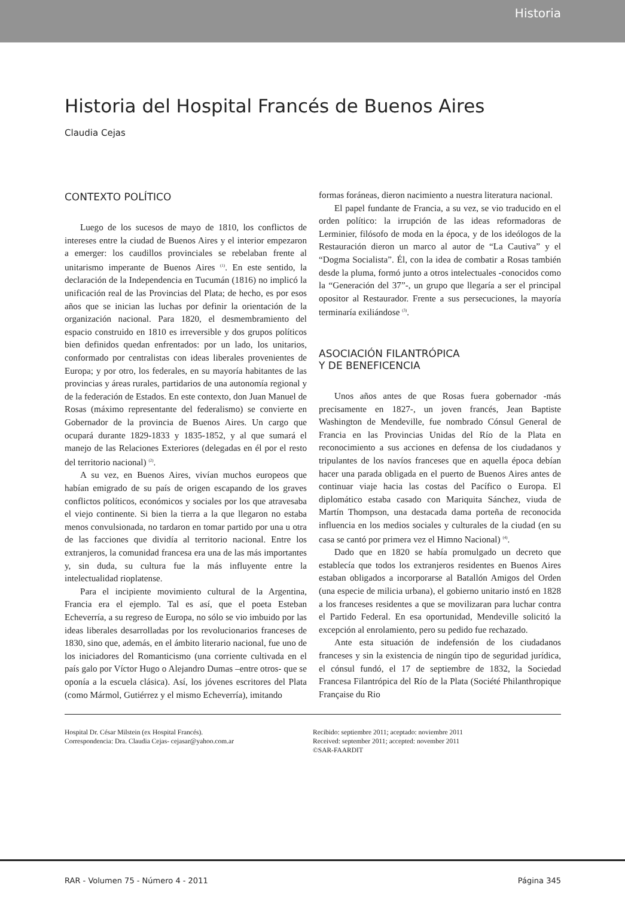Historia
Historia del Hospital Francés de Buenos Aires
Claudia Cejas
CONTEXTO POLÍTICO
Luego de los sucesos de mayo de 1810, los conflictos de intereses entre la ciudad de Buenos Aires y el interior empezaron a emerger: los caudillos provinciales se rebelaban frente al unitarismo imperante de Buenos Aires <sup>(1)</sup>. En este sentido, la declaración de la Independencia en Tucumán (1816) no implicó la unificación real de las Provincias del Plata; de hecho, es por esos años que se inician las luchas por definir la orientación de la organización nacional. Para 1820, el desmembramiento del espacio construido en 1810 es irreversible y dos grupos políticos bien definidos quedan enfrentados: por un lado, los unitarios, conformado por centralistas con ideas liberales provenientes de Europa; y por otro, los federales, en su mayoría habitantes de las provincias y áreas rurales, partidarios de una autonomía regional y de la federación de Estados. En este contexto, don Juan Manuel de Rosas (máximo representante del federalismo) se convierte en Gobernador de la provincia de Buenos Aires. Un cargo que ocupará durante 1829-1833 y 1835-1852, y al que sumará el manejo de las Relaciones Exteriores (delegadas en él por el resto del territorio nacional) <sup>(2)</sup>.
A su vez, en Buenos Aires, vivían muchos europeos que habían emigrado de su país de origen escapando de los graves conflictos políticos, económicos y sociales por los que atravesaba el viejo continente. Si bien la tierra a la que llegaron no estaba menos convulsionada, no tardaron en tomar partido por una u otra de las facciones que dividía al territorio nacional. Entre los extranjeros, la comunidad francesa era una de las más importantes y, sin duda, su cultura fue la más influyente entre la intelectualidad rioplatense.
Para el incipiente movimiento cultural de la Argentina, Francia era el ejemplo. Tal es así, que el poeta Esteban Echeverría, a su regreso de Europa, no sólo se vio imbuido por las ideas liberales desarrolladas por los revolucionarios franceses de 1830, sino que, además, en el ámbito literario nacional, fue uno de los iniciadores del Romanticismo (una corriente cultivada en el país galo por Víctor Hugo o Alejandro Dumas –entre otros- que se oponía a la escuela clásica). Así, los jóvenes escritores del Plata (como Mármol, Gutiérrez y el mismo Echeverría), imitando
formas foráneas, dieron nacimiento a nuestra literatura nacional.
El papel fundante de Francia, a su vez, se vio traducido en el orden político: la irrupción de las ideas reformadoras de Lerminier, filósofo de moda en la época, y de los ideólogos de la Restauración dieron un marco al autor de “La Cautiva” y el “Dogma Socialista”. Él, con la idea de combatir a Rosas también desde la pluma, formó junto a otros intelectuales -conocidos como la “Generación del 37”-, un grupo que llegaría a ser el principal opositor al Restaurador. Frente a sus persecuciones, la mayoría terminaría exiliándose <sup>(3)</sup>.
ASOCIACIÓN FILANTRÓPICA
Y DE BENEFICENCIA
Unos años antes de que Rosas fuera gobernador -más precisamente en 1827-, un joven francés, Jean Baptiste Washington de Mendeville, fue nombrado Cónsul General de Francia en las Provincias Unidas del Río de la Plata en reconocimiento a sus acciones en defensa de los ciudadanos y tripulantes de los navíos franceses que en aquella época debían hacer una parada obligada en el puerto de Buenos Aires antes de continuar viaje hacia las costas del Pacífico o Europa. El diplomático estaba casado con Mariquita Sánchez, viuda de Martín Thompson, una destacada dama porteña de reconocida influencia en los medios sociales y culturales de la ciudad (en su casa se cantó por primera vez el Himno Nacional) <sup>(4)</sup>.
Dado que en 1820 se había promulgado un decreto que establecía que todos los extranjeros residentes en Buenos Aires estaban obligados a incorporarse al Batallón Amigos del Orden (una especie de milicia urbana), el gobierno unitario instó en 1828 a los franceses residentes a que se movilizaran para luchar contra el Partido Federal. En esa oportunidad, Mendeville solicitó la excepción al enrolamiento, pero su pedido fue rechazado.
Ante esta situación de indefensión de los ciudadanos franceses y sin la existencia de ningún tipo de seguridad jurídica, el cónsul fundó, el 17 de septiembre de 1832, la Sociedad Francesa Filantrópica del Río de la Plata (Société Philanthropique Française du Rio
Hospital Dr. César Milstein (ex Hospital Francés).
Correspondencia: Dra. Claudia Cejas- cejasar@yahoo.com.ar
Recibido: septiembre 2011; aceptado: noviembre 2011
Received: september 2011; accepted: november 2011
©SAR-FAARDIT
RAR - Volumen 75 - Número 4 - 2011 Página 345